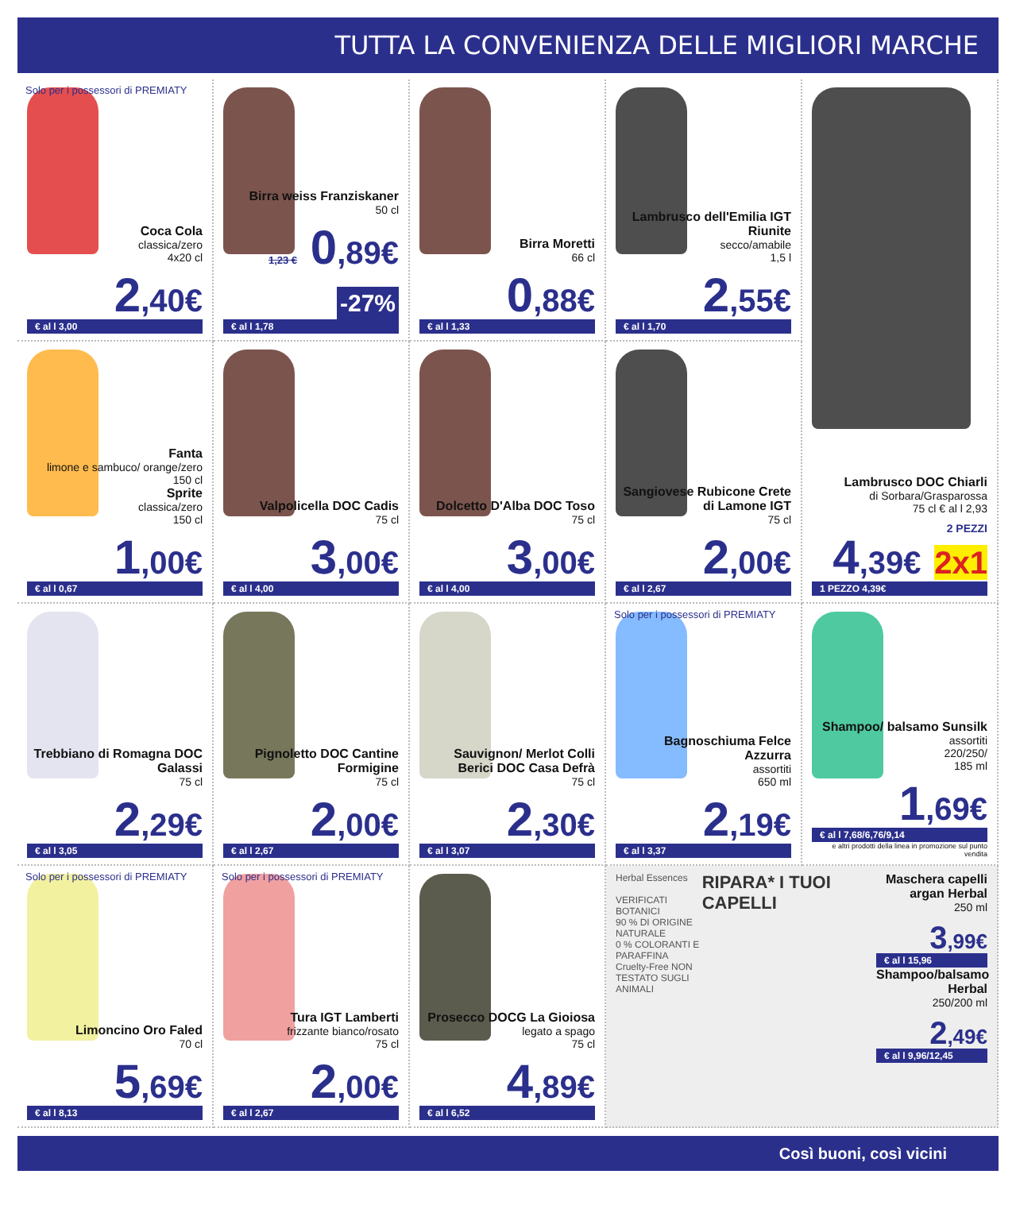TUTTA LA CONVENIENZA DELLE MIGLIORI MARCHE
Solo per i possessori di PREMIATY
Coca Cola
classica/zero
4x20 cl
2,40€
€ al l 3,00
Birra weiss Franziskaner
50 cl
1,23 € 0,89€ -27%
€ al l 1,78
Birra Moretti
66 cl
0,88€
€ al l 1,33
Lambrusco dell'Emilia IGT Riunite
secco/amabile
1,5 l
2,55€
€ al l 1,70
Lambrusco DOC Chiarli
di Sorbara/Grasparossa
75 cl € al l 2,93
2 PEZZI
4,39€ 2x1
1 PEZZO 4,39€
Fanta
limone e sambuco/ orange/zero
150 cl
Sprite
classica/zero
150 cl
1,00€
€ al l 0,67
Valpolicella DOC Cadis
75 cl
3,00€
€ al l 4,00
Dolcetto D'Alba DOC Toso
75 cl
3,00€
€ al l 4,00
Sangiovese Rubicone Crete di Lamone IGT
75 cl
2,00€
€ al l 2,67
Trebbiano di Romagna DOC Galassi
75 cl
2,29€
€ al l 3,05
Pignoletto DOC Cantine Formigine
75 cl
2,00€
€ al l 2,67
Sauvignon/ Merlot Colli Berici DOC Casa Defrà
75 cl
2,30€
€ al l 3,07
Solo per i possessori di PREMIATY
Bagnoschiuma Felce Azzurra
assortiti
650 ml
2,19€
€ al l 3,37
Shampoo/ balsamo Sunsilk
assortiti
220/250/
185 ml
1,69€
€ al l 7,68/6,76/9,14
e altri prodotti della linea in promozione sul punto vendita
Solo per i possessori di PREMIATY
Limoncino Oro Faled
70 cl
5,69€
€ al l 8,13
Solo per i possessori di PREMIATY
Tura IGT Lamberti
frizzante bianco/rosato
75 cl
2,00€
€ al l 2,67
Prosecco DOCG La Gioiosa
legato a spago
75 cl
4,89€
€ al l 6,52
Herbal Essences
VERIFICATI BOTANICI
90 % DI ORIGINE NATURALE
0 % COLORANTI E PARAFFINA
Cruelty-Free NON TESTATO SUGLI ANIMALI
RIPARA* I TUOI CAPELLI
Maschera capelli argan Herbal
250 ml
3,99€
€ al l 15,96
Shampoo/balsamo Herbal
250/200 ml
2,49€
€ al l 9,96/12,45
Così buoni, così vicini